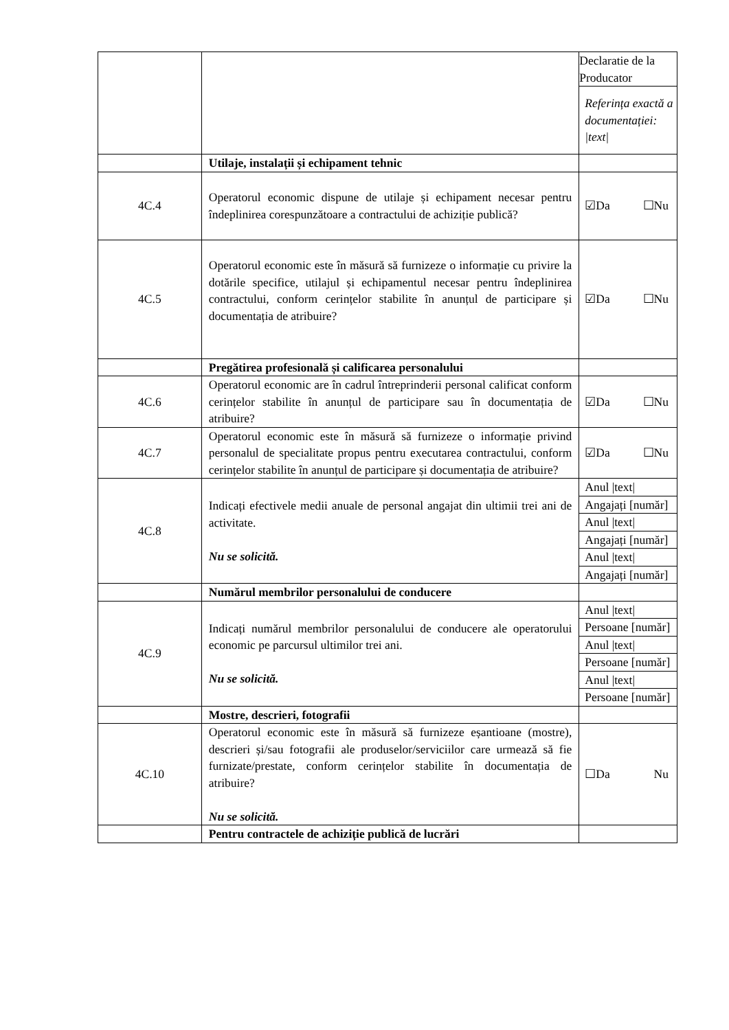| | | Declaratie de la Producator |
| | | Referința exactă a documentației: /text/ |
| | Utilaje, instalații și echipament tehnic | |
| 4C.4 | Operatorul economic dispune de utilaje și echipament necesar pentru îndeplinirea corespunzătoare a contractului de achiziție publică? | ☑Da ☐Nu |
| 4C.5 | Operatorul economic este în măsură să furnizeze o informație cu privire la dotările specifice, utilajul și echipamentul necesar pentru îndeplinirea contractului, conform cerințelor stabilite în anunțul de participare și documentația de atribuire? | ☑Da ☐Nu |
| | Pregătirea profesională și calificarea personalului | |
| 4C.6 | Operatorul economic are în cadrul întreprinderii personal calificat conform cerințelor stabilite în anunțul de participare sau în documentația de atribuire? | ☑Da ☐Nu |
| 4C.7 | Operatorul economic este în măsură să furnizeze o informație privind personalul de specialitate propus pentru executarea contractului, conform cerințelor stabilite în anunțul de participare și documentația de atribuire? | ☑Da ☐Nu |
| 4C.8 | Indicați efectivele medii anuale de personal angajat din ultimii trei ani de activitate. Nu se solicită. | Anul /text/ |
| | | Angajați [număr] |
| | | Anul /text/ |
| | | Angajați [număr] |
| | | Anul /text/ |
| | | Angajați [număr] |
| | Numărul membrilor personalului de conducere | |
| 4C.9 | Indicați numărul membrilor personalului de conducere ale operatorului economic pe parcursul ultimilor trei ani. Nu se solicită. | Anul /text/ |
| | | Persoane [număr] |
| | | Anul /text/ |
| | | Persoane [număr] |
| | | Anul /text/ |
| | | Persoane [număr] |
| | Mostre, descrieri, fotografii | |
| 4C.10 | Operatorul economic este în măsură să furnizeze eșantioane (mostre), descrieri și/sau fotografii ale produselor/serviciilor care urmează să fie furnizate/prestate, conform cerințelor stabilite în documentația de atribuire? Nu se solicită. | ☐Da Nu |
| | Pentru contractele de achiziție publică de lucrări | |